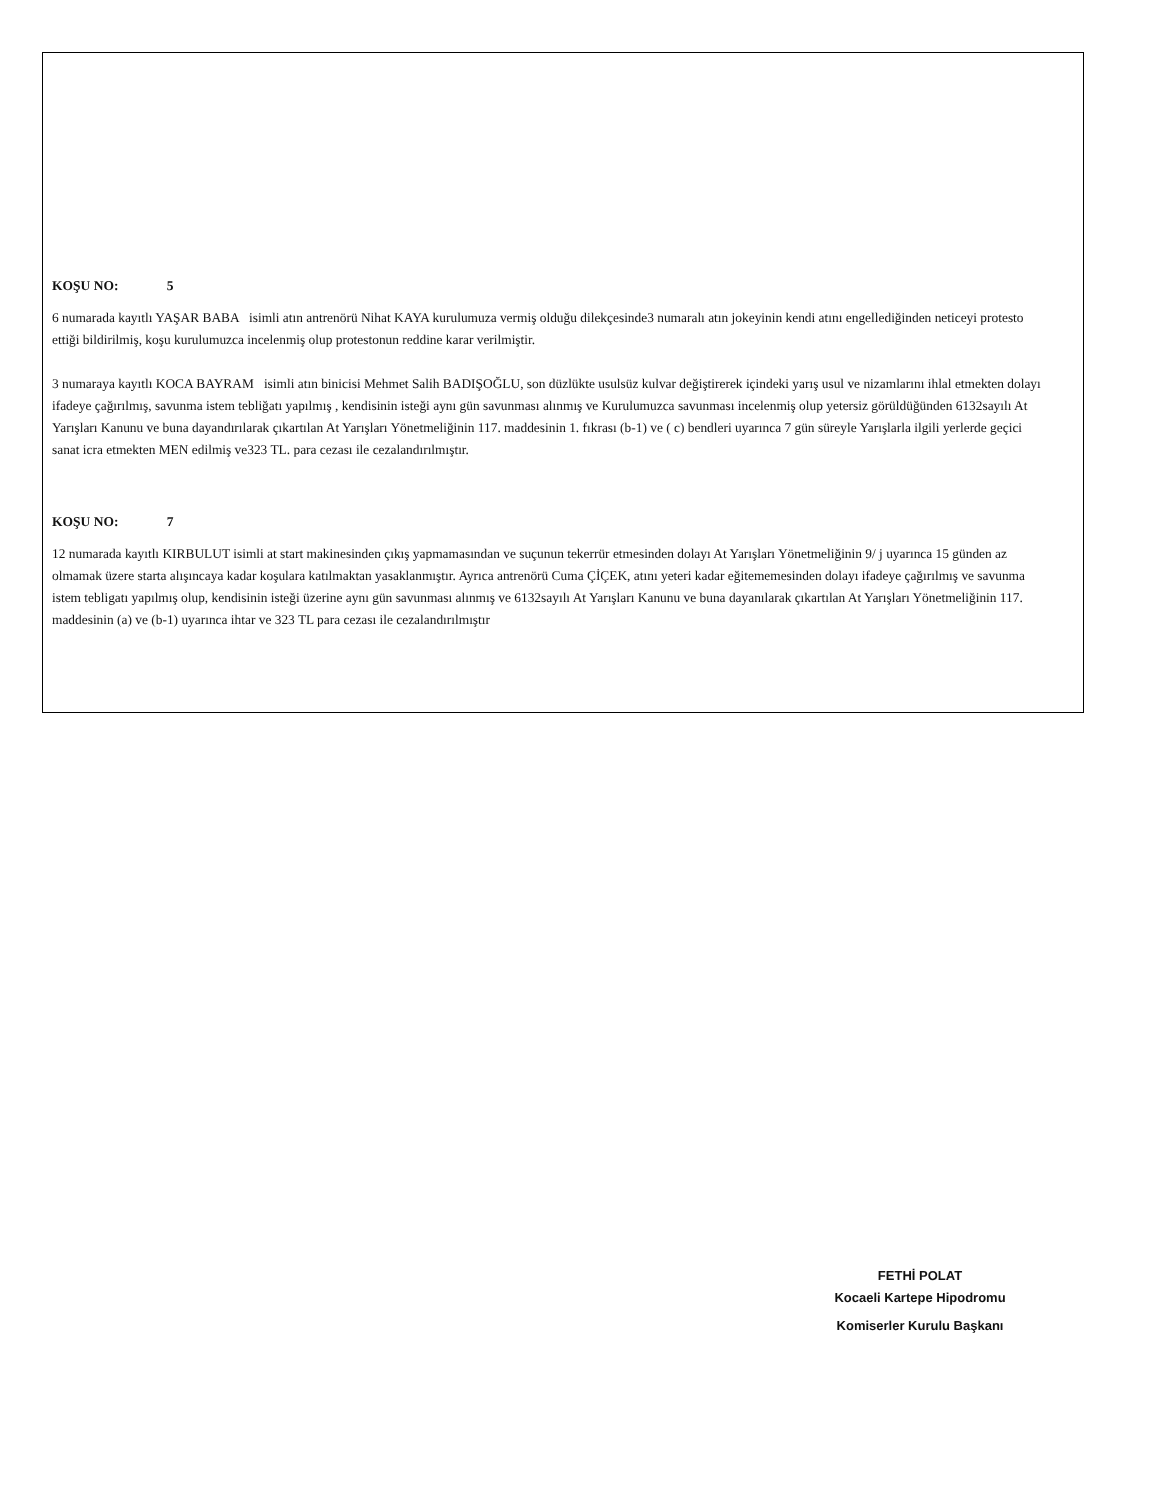KOŞU NO: 5
6 numarada kayıtlı YAŞAR BABA isimli atın antrenörü Nihat KAYA kurulumuza vermiş olduğu dilekçesinde3 numaralı atın jokeyinin kendi atını engellediğinden neticeyi protesto ettiği bildirilmiş, koşu kurulumuzca incelenmiş olup protestonun reddine karar verilmiştir.
3 numaraya kayıtlı KOCA BAYRAM isimli atın binicisi Mehmet Salih BADIŞOĞLU, son düzlükte usulsüz kulvar değiştirerek içindeki yarış usul ve nizamlarını ihlal etmekten dolayı ifadeye çağırılmış, savunma istem tebliğatı yapılmış , kendisinin isteği aynı gün savunması alınmış ve Kurulumuzca savunması incelenmiş olup yetersiz görüldüğünden 6132sayılı At Yarışları Kanunu ve buna dayandırılarak çıkartılan At Yarışları Yönetmeliğinin 117. maddesinin 1. fıkrası (b-1) ve ( c) bendleri uyarınca 7 gün süreyle Yarışlarla ilgili yerlerde geçici sanat icra etmekten MEN edilmiş ve323 TL. para cezası ile cezalandırılmıştır.
KOŞU NO: 7
12 numarada kayıtlı KIRBULUT isimli at start makinesinden çıkış yapmamasından ve suçunun tekerrür etmesinden dolayı At Yarışları Yönetmeliğinin 9/ j uyarınca 15 günden az olmamak üzere starta alışıncaya kadar koşulara katılmaktan yasaklanmıştır. Ayrıca antrenörü Cuma ÇİÇEK, atını yeteri kadar eğitememesinden dolayı ifadeye çağırılmış ve savunma istem tebligatı yapılmış olup, kendisinin isteği üzerine aynı gün savunması alınmış ve 6132sayılı At Yarışları Kanunu ve buna dayanılarak çıkartılan At Yarışları Yönetmeliğinin 117. maddesinin (a) ve (b-1) uyarınca ihtar ve 323 TL para cezası ile cezalandırılmıştır
FETHİ POLAT
Kocaeli Kartepe Hipodromu
Komiserler Kurulu Başkanı